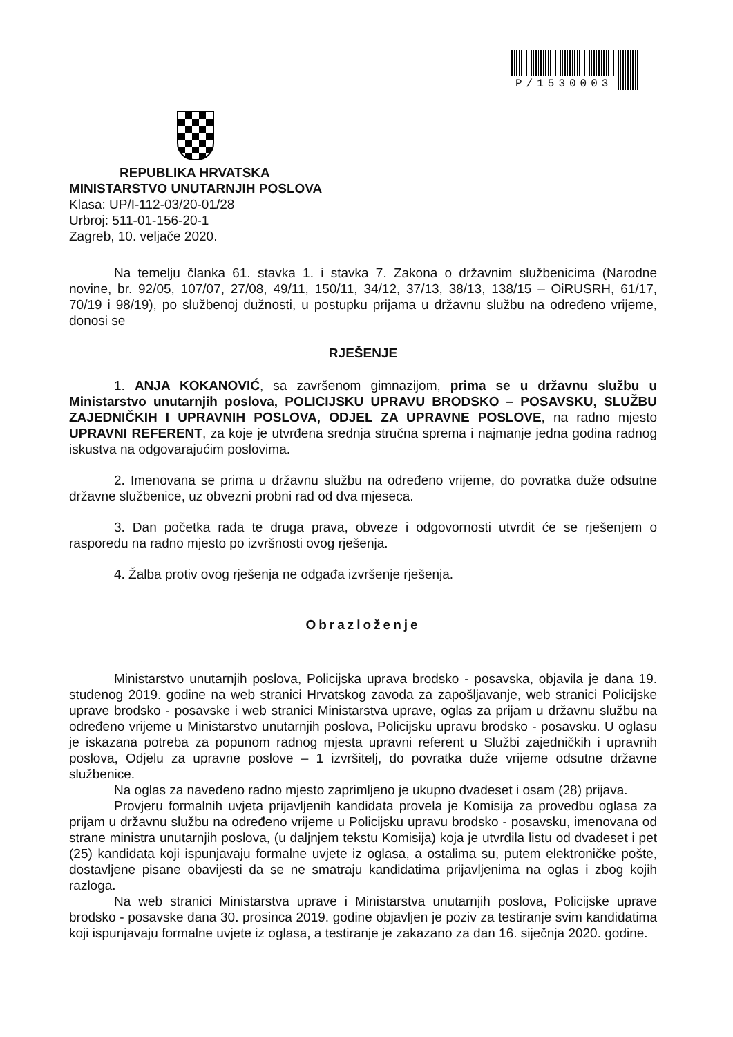P/1530003
REPUBLIKA HRVATSKA
MINISTARSTVO UNUTARNJIH POSLOVA
Klasa: UP/I-112-03/20-01/28
Urbroj: 511-01-156-20-1
Zagreb, 10. veljače 2020.
Na temelju članka 61. stavka 1. i stavka 7. Zakona o državnim službenicima (Narodne novine, br. 92/05, 107/07, 27/08, 49/11, 150/11, 34/12, 37/13, 38/13, 138/15 – OiRUSRH, 61/17, 70/19 i 98/19), po službenoj dužnosti, u postupku prijama u državnu službu na određeno vrijeme, donosi se
RJEŠENJE
1. ANJA KOKANOVIĆ, sa završenom gimnazijom, prima se u državnu službu u Ministarstvo unutarnjih poslova, POLICIJSKU UPRAVU BRODSKO – POSAVSKU, SLUŽBU ZAJEDNIČKIH I UPRAVNIH POSLOVA, ODJEL ZA UPRAVNE POSLOVE, na radno mjesto UPRAVNI REFERENT, za koje je utvrđena srednja stručna sprema i najmanje jedna godina radnog iskustva na odgovarajućim poslovima.
2. Imenovana se prima u državnu službu na određeno vrijeme, do povratka duže odsutne državne službenice, uz obvezni probni rad od dva mjeseca.
3. Dan početka rada te druga prava, obveze i odgovornosti utvrdit će se rješenjem o rasporedu na radno mjesto po izvršnosti ovog rješenja.
4. Žalba protiv ovog rješenja ne odgađa izvršenje rješenja.
Obrazloženje
Ministarstvo unutarnjih poslova, Policijska uprava brodsko - posavska, objavila je dana 19. studenog 2019. godine na web stranici Hrvatskog zavoda za zapošljavanje, web stranici Policijske uprave brodsko - posavske i web stranici Ministarstva uprave, oglas za prijam u državnu službu na određeno vrijeme u Ministarstvo unutarnjih poslova, Policijsku upravu brodsko - posavsku. U oglasu je iskazana potreba za popunom radnog mjesta upravni referent u Službi zajedničkih i upravnih poslova, Odjelu za upravne poslove – 1 izvršitelj, do povratka duže vrijeme odsutne državne službenice.
Na oglas za navedeno radno mjesto zaprimljeno je ukupno dvadeset i osam (28) prijava.
Provjeru formalnih uvjeta prijavljenih kandidata provela je Komisija za provedbu oglasa za prijam u državnu službu na određeno vrijeme u Policijsku upravu brodsko - posavsku, imenovana od strane ministra unutarnjih poslova, (u daljnjem tekstu Komisija) koja je utvrdila listu od dvadeset i pet (25) kandidata koji ispunjavaju formalne uvjete iz oglasa, a ostalima su, putem elektroničke pošte, dostavljene pisane obavijesti da se ne smatraju kandidatima prijavljenima na oglas i zbog kojih razloga.
Na web stranici Ministarstva uprave i Ministarstva unutarnjih poslova, Policijske uprave brodsko - posavske dana 30. prosinca 2019. godine objavljen je poziv za testiranje svim kandidatima koji ispunjavaju formalne uvjete iz oglasa, a testiranje je zakazano za dan 16. siječnja 2020. godine.